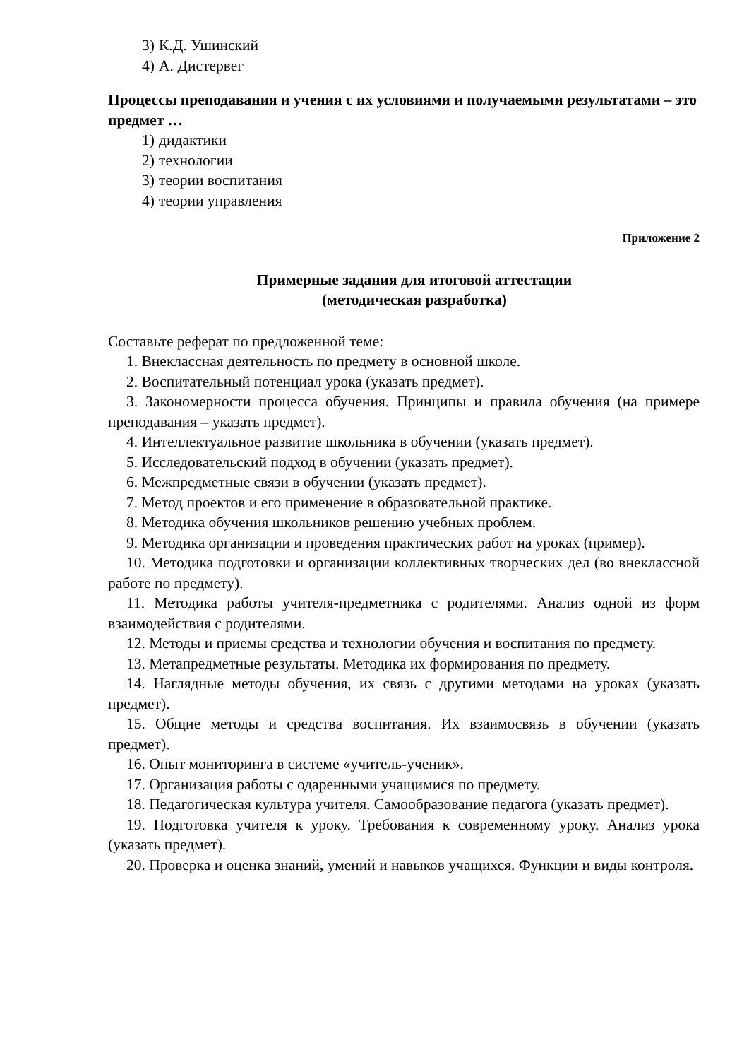3) К.Д. Ушинский
4) А. Дистервег
Процессы преподавания и учения с их условиями и получаемыми результатами – это предмет …
1) дидактики
2) технологии
3) теории воспитания
4) теории управления
Приложение 2
Примерные задания для итоговой аттестации
(методическая разработка)
Составьте реферат по предложенной теме:
1. Внеклассная деятельность по предмету в основной школе.
2. Воспитательный потенциал урока (указать предмет).
3. Закономерности процесса обучения. Принципы и правила обучения (на примере преподавания – указать предмет).
4. Интеллектуальное развитие школьника в обучении (указать предмет).
5. Исследовательский подход в обучении (указать предмет).
6. Межпредметные связи в обучении (указать предмет).
7. Метод проектов и его применение в образовательной практике.
8. Методика обучения школьников решению учебных проблем.
9. Методика организации и проведения практических работ на уроках (пример).
10. Методика подготовки и организации коллективных творческих дел (во внеклассной работе по предмету).
11. Методика работы учителя-предметника с родителями. Анализ одной из форм взаимодействия с родителями.
12. Методы и приемы средства и технологии обучения и воспитания по предмету.
13. Метапредметные результаты. Методика их формирования по предмету.
14. Наглядные методы обучения, их связь с другими методами на уроках (указать предмет).
15. Общие методы и средства воспитания. Их взаимосвязь в обучении (указать предмет).
16. Опыт мониторинга в системе «учитель-ученик».
17. Организация работы с одаренными учащимися по предмету.
18. Педагогическая культура учителя. Самообразование педагога (указать предмет).
19. Подготовка учителя к уроку. Требования к современному уроку. Анализ урока (указать предмет).
20. Проверка и оценка знаний, умений и навыков учащихся. Функции и виды контроля.